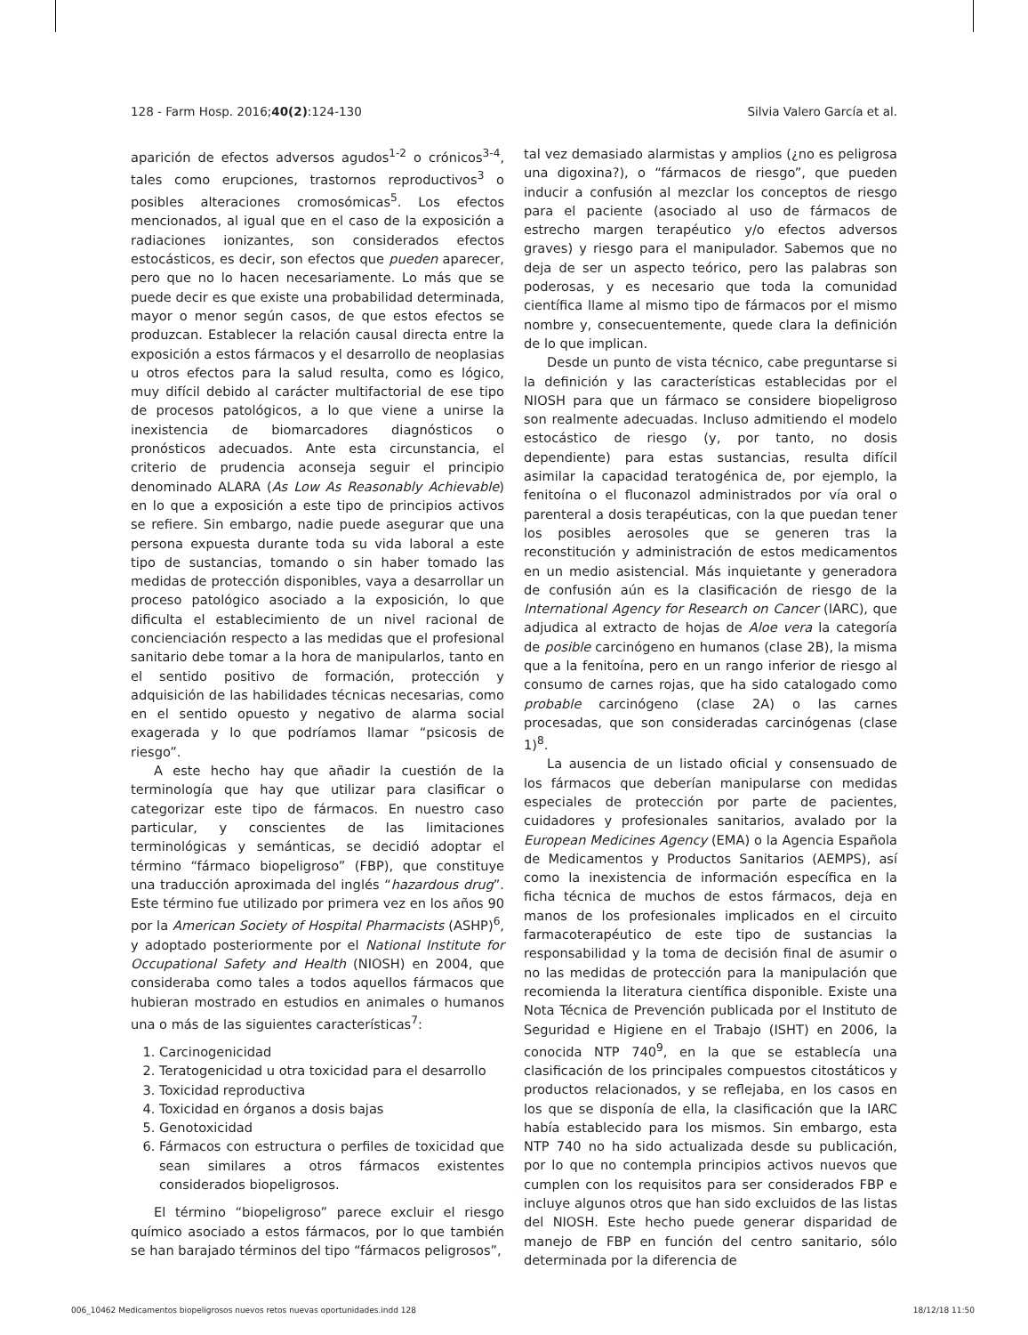128 - Farm Hosp. 2016;40(2):124-130 Silvia Valero García et al.
aparición de efectos adversos agudos<sup>1-2</sup> o crónicos<sup>3-4</sup>, tales como erupciones, trastornos reproductivos<sup>3</sup> o posibles alteraciones cromosómicas<sup>5</sup>. Los efectos mencionados, al igual que en el caso de la exposición a radiaciones ionizantes, son considerados efectos estocásticos, es decir, son efectos que pueden aparecer, pero que no lo hacen necesariamente. Lo más que se puede decir es que existe una probabilidad determinada, mayor o menor según casos, de que estos efectos se produzcan. Establecer la relación causal directa entre la exposición a estos fármacos y el desarrollo de neoplasias u otros efectos para la salud resulta, como es lógico, muy difícil debido al carácter multifactorial de ese tipo de procesos patológicos, a lo que viene a unirse la inexistencia de biomarcadores diagnósticos o pronósticos adecuados. Ante esta circunstancia, el criterio de prudencia aconseja seguir el principio denominado ALARA (As Low As Reasonably Achievable) en lo que a exposición a este tipo de principios activos se refiere. Sin embargo, nadie puede asegurar que una persona expuesta durante toda su vida laboral a este tipo de sustancias, tomando o sin haber tomado las medidas de protección disponibles, vaya a desarrollar un proceso patológico asociado a la exposición, lo que dificulta el establecimiento de un nivel racional de concienciación respecto a las medidas que el profesional sanitario debe tomar a la hora de manipularlos, tanto en el sentido positivo de formación, protección y adquisición de las habilidades técnicas necesarias, como en el sentido opuesto y negativo de alarma social exagerada y lo que podríamos llamar “psicosis de riesgo”.
A este hecho hay que añadir la cuestión de la terminología que hay que utilizar para clasificar o categorizar este tipo de fármacos. En nuestro caso particular, y conscientes de las limitaciones terminológicas y semánticas, se decidió adoptar el término “fármaco biopeligroso” (FBP), que constituye una traducción aproximada del inglés “hazardous drug”. Este término fue utilizado por primera vez en los años 90 por la American Society of Hospital Pharmacists (ASHP)<sup>6</sup>, y adoptado posteriormente por el National Institute for Occupational Safety and Health (NIOSH) en 2004, que consideraba como tales a todos aquellos fármacos que hubieran mostrado en estudios en animales o humanos una o más de las siguientes características<sup>7</sup>:
1. Carcinogenicidad
2. Teratogenicidad u otra toxicidad para el desarrollo
3. Toxicidad reproductiva
4. Toxicidad en órganos a dosis bajas
5. Genotoxicidad
6. Fármacos con estructura o perfiles de toxicidad que sean similares a otros fármacos existentes considerados biopeligrosos.
El término “biopeligroso” parece excluir el riesgo químico asociado a estos fármacos, por lo que también se han barajado términos del tipo “fármacos peligrosos”,
tal vez demasiado alarmistas y amplios (¿no es peligrosa una digoxina?), o “fármacos de riesgo”, que pueden inducir a confusión al mezclar los conceptos de riesgo para el paciente (asociado al uso de fármacos de estrecho margen terapéutico y/o efectos adversos graves) y riesgo para el manipulador. Sabemos que no deja de ser un aspecto teórico, pero las palabras son poderosas, y es necesario que toda la comunidad científica llame al mismo tipo de fármacos por el mismo nombre y, consecuentemente, quede clara la definición de lo que implican.
Desde un punto de vista técnico, cabe preguntarse si la definición y las características establecidas por el NIOSH para que un fármaco se considere biopeligroso son realmente adecuadas. Incluso admitiendo el modelo estocástico de riesgo (y, por tanto, no dosis dependiente) para estas sustancias, resulta difícil asimilar la capacidad teratogénica de, por ejemplo, la fenitoína o el fluconazol administrados por vía oral o parenteral a dosis terapéuticas, con la que puedan tener los posibles aerosoles que se generen tras la reconstitución y administración de estos medicamentos en un medio asistencial. Más inquietante y generadora de confusión aún es la clasificación de riesgo de la International Agency for Research on Cancer (IARC), que adjudica al extracto de hojas de Aloe vera la categoría de posible carcinógeno en humanos (clase 2B), la misma que a la fenitoína, pero en un rango inferior de riesgo al consumo de carnes rojas, que ha sido catalogado como probable carcinógeno (clase 2A) o las carnes procesadas, que son consideradas carcinógenas (clase 1)<sup>8</sup>.
La ausencia de un listado oficial y consensuado de los fármacos que deberían manipularse con medidas especiales de protección por parte de pacientes, cuidadores y profesionales sanitarios, avalado por la European Medicines Agency (EMA) o la Agencia Española de Medicamentos y Productos Sanitarios (AEMPS), así como la inexistencia de información específica en la ficha técnica de muchos de estos fármacos, deja en manos de los profesionales implicados en el circuito farmacoterapéutico de este tipo de sustancias la responsabilidad y la toma de decisión final de asumir o no las medidas de protección para la manipulación que recomienda la literatura científica disponible. Existe una Nota Técnica de Prevención publicada por el Instituto de Seguridad e Higiene en el Trabajo (ISHT) en 2006, la conocida NTP 740<sup>9</sup>, en la que se establecía una clasificación de los principales compuestos citostáticos y productos relacionados, y se reflejaba, en los casos en los que se disponía de ella, la clasificación que la IARC había establecido para los mismos. Sin embargo, esta NTP 740 no ha sido actualizada desde su publicación, por lo que no contempla principios activos nuevos que cumplen con los requisitos para ser considerados FBP e incluye algunos otros que han sido excluidos de las listas del NIOSH. Este hecho puede generar disparidad de manejo de FBP en función del centro sanitario, sólo determinada por la diferencia de
006_10462 Medicamentos biopeligrosos nuevos retos nuevas oportunidades.indd 128 18/12/18 11:50